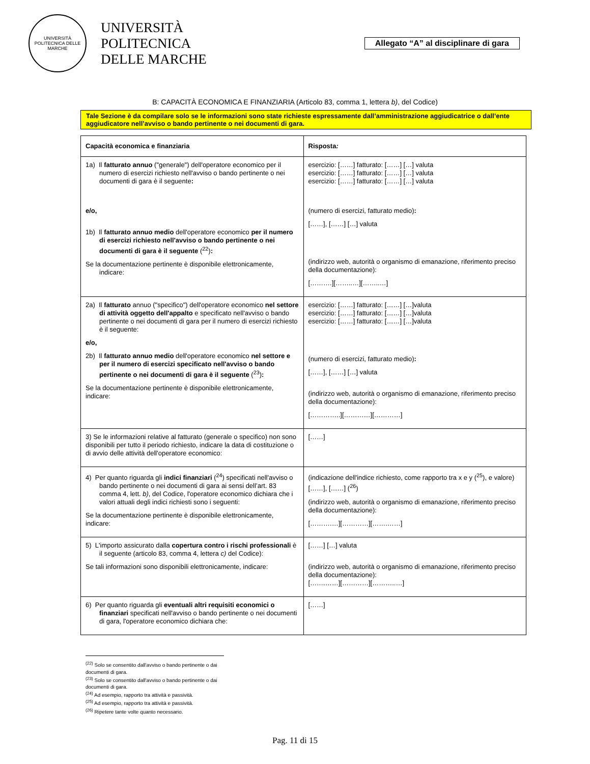UNIVERSITÀ POLITECNICA DELLE MARCHE
UNIVERSITÀ
POLITECNICA
DELLE MARCHE
Allegato “A” al disciplinare di gara
B: CAPACITÀ ECONOMICA E FINANZIARIA (Articolo 83, comma 1, lettera b), del Codice)
Tale Sezione è da compilare solo se le informazioni sono state richieste espressamente dall’amministrazione aggiudicatrice o dall’ente aggiudicatore nell’avviso o bando pertinente o nei documenti di gara.
| Capacità economica e finanziaria | Risposta : |
| 1a) Il fatturato annuo ("generale") dell'operatore economico per il numero di esercizi richiesto nell'avviso o bando pertinente o nei documenti di gara è il seguente : e/o, 1b) Il fatturato annuo medio dell'operatore economico per il numero di esercizi richiesto nell'avviso o bando pertinente o nei documenti di gara è il seguente (<sup>22</sup>) : Se la documentazione pertinente è disponibile elettronicamente, indicare: | esercizio: [……] fatturato: [……] […] valuta esercizio: [……] fatturato: [……] […] valuta esercizio: [……] fatturato: [……] […] valuta (numero di esercizi, fatturato medio) : [……], [……] […] valuta (indirizzo web, autorità o organismo di emanazione, riferimento preciso della documentazione): [……….][……..…][……..…] |
| 2a) Il fatturato annuo ("specifico") dell'operatore economico nel settore di attività oggetto dell'appalto e specificato nell'avviso o bando pertinente o nei documenti di gara per il numero di esercizi richiesto è il seguente: e/o, 2b) Il fatturato annuo medio dell'operatore economico nel settore e per il numero di esercizi specificato nell'avviso o bando pertinente o nei documenti di gara è il seguente (<sup>23</sup>) : Se la documentazione pertinente è disponibile elettronicamente, indicare: | esercizio: [……] fatturato: [……] […]valuta esercizio: [……] fatturato: [……] […]valuta esercizio: [……] fatturato: [……] […]valuta (numero di esercizi, fatturato medio) : [……], [……] […] valuta (indirizzo web, autorità o organismo di emanazione, riferimento preciso della documentazione): […………..][…………][…………] |
| 3) Se le informazioni relative al fatturato (generale o specifico) non sono disponibili per tutto il periodo richiesto, indicare la data di costituzione o di avvio delle attività dell'operatore economico: | [……] |
| 4) Per quanto riguarda gli indici finanziari (<sup>24</sup>) specificati nell'avviso o bando pertinente o nei documenti di gara ai sensi dell’art. 83 comma 4, lett. b) , del Codice, l'operatore economico dichiara che i valori attuali degli indici richiesti sono i seguenti: Se la documentazione pertinente è disponibile elettronicamente, indicare: | (indicazione dell'indice richiesto, come rapporto tra x e y (<sup>25</sup>), e valore) [……], [……] (<sup>26</sup>) (indirizzo web, autorità o organismo di emanazione, riferimento preciso della documentazione): [……….…][…………][…….……] |
| 5) L'importo assicurato dalla copertura contro i rischi professionali è il seguente (articolo 83, comma 4, lettera c) del Codice): Se tali informazioni sono disponibili elettronicamente, indicare: | [……] […] valuta (indirizzo web, autorità o organismo di emanazione, riferimento preciso della documentazione): […….……][…………][………..…] |
| 6) Per quanto riguarda gli eventuali altri requisiti economici o finanziari specificati nell'avviso o bando pertinente o nei documenti di gara, l'operatore economico dichiara che: | [……] |
<sup>(22)</sup> Solo se consentito dall'avviso o bando pertinente o dai documenti di gara.
<sup>(23)</sup> Solo se consentito dall'avviso o bando pertinente o dai documenti di gara.
<sup>(24)</sup> Ad esempio, rapporto tra attività e passività.
<sup>(25)</sup> Ad esempio, rapporto tra attività e passività.
<sup>(26)</sup> Ripetere tante volte quanto necessario.
Pag. 11 di 15